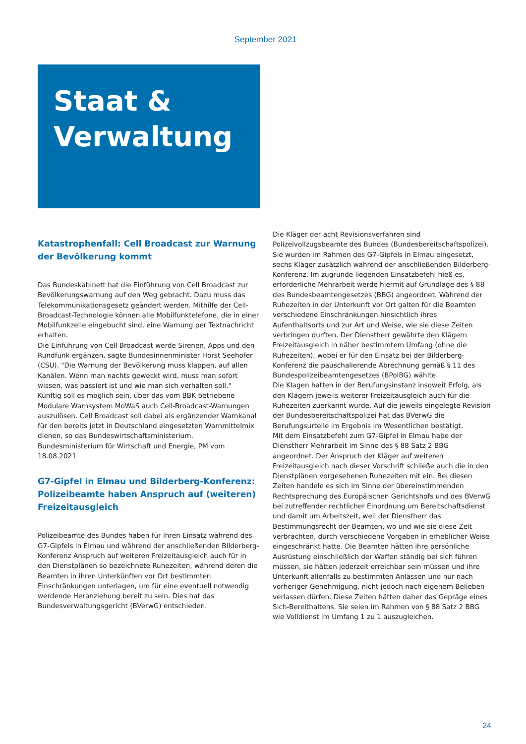September 2021
Staat &
Verwaltung
Katastrophenfall: Cell Broadcast zur Warnung der Bevölkerung kommt
Das Bundeskabinett hat die Einführung von Cell Broadcast zur Bevölkerungswarnung auf den Weg gebracht. Dazu muss das Telekommunikationsgesetz geändert werden. Mithilfe der Cell-Broadcast-Technologie können alle Mobilfunktelefone, die in einer Mobilfunkzelle eingebucht sind, eine Warnung per Textnachricht erhalten.
Die Einführung von Cell Broadcast werde Sirenen, Apps und den Rundfunk ergänzen, sagte Bundesinnenminister Horst Seehofer (CSU). "Die Warnung der Bevölkerung muss klappen, auf allen Kanälen. Wenn man nachts geweckt wird, muss man sofort wissen, was passiert ist und wie man sich verhalten soll."
Künftig soll es möglich sein, über das vom BBK betriebene Modulare Warnsystem MoWaS auch Cell-Broadcast-Warnungen auszulösen. Cell Broadcast soll dabei als ergänzender Warnkanal für den bereits jetzt in Deutschland eingesetzten Warnmittelmix dienen, so das Bundeswirtschaftsministerium.
Bundesministerium für Wirtschaft und Energie, PM vom 18.08.2021
G7-Gipfel in Elmau und Bilderberg-Konferenz: Polizeibeamte haben Anspruch auf (weiteren) Freizeitausgleich
Polizeibeamte des Bundes haben für ihren Einsatz während des G7-Gipfels in Elmau und während der anschließenden Bilderberg-Konferenz Anspruch auf weiteren Freizeitausgleich auch für in den Dienstplänen so bezeichnete Ruhezeiten, während deren die Beamten in ihren Unterkünften vor Ort bestimmten Einschränkungen unterlagen, um für eine eventuell notwendig werdende Heranziehung bereit zu sein. Dies hat das Bundesverwaltungsgericht (BVerwG) entschieden.
Die Kläger der acht Revisionsverfahren sind Polizeivollzugsbeamte des Bundes (Bundesbereitschaftspolizei). Sie wurden im Rahmen des G7-Gipfels in Elmau eingesetzt, sechs Kläger zusätzlich während der anschließenden Bilderberg-Konferenz. Im zugrunde liegenden Einsatzbefehl hieß es, erforderliche Mehrarbeit werde hiermit auf Grundlage des § 88 des Bundesbeamtengesetzes (BBG) angeordnet. Während der Ruhezeiten in der Unterkunft vor Ort galten für die Beamten verschiedene Einschränkungen hinsichtlich ihres Aufenthaltsorts und zur Art und Weise, wie sie diese Zeiten verbringen durften. Der Dienstherr gewährte den Klägern Freizeitausgleich in näher bestimmtem Umfang (ohne die Ruhezeiten), wobei er für den Einsatz bei der Bilderberg-Konferenz die pauschalierende Abrechnung gemäß § 11 des Bundespolizeibeamtengesetzes (BPolBG) wählte.
Die Klagen hatten in der Berufungsinstanz insoweit Erfolg, als den Klägern jeweils weiterer Freizeitausgleich auch für die Ruhezeiten zuerkannt wurde. Auf die jeweils eingelegte Revision der Bundesbereitschaftspolizei hat das BVerwG die Berufungsurteile im Ergebnis im Wesentlichen bestätigt.
Mit dem Einsatzbefehl zum G7-Gipfel in Elmau habe der Dienstherr Mehrarbeit im Sinne des § 88 Satz 2 BBG angeordnet. Der Anspruch der Kläger auf weiteren Freizeitausgleich nach dieser Vorschrift schließe auch die in den Dienstplänen vorgesehenen Ruhezeiten mit ein. Bei diesen Zeiten handele es sich im Sinne der übereinstimmenden Rechtsprechung des Europäischen Gerichtshofs und des BVerwG bei zutreffender rechtlicher Einordnung um Bereitschaftsdienst und damit um Arbeitszeit, weil der Dienstherr das Bestimmungsrecht der Beamten, wo und wie sie diese Zeit verbrachten, durch verschiedene Vorgaben in erheblicher Weise eingeschränkt hatte. Die Beamten hätten ihre persönliche Ausrüstung einschließlich der Waffen ständig bei sich führen müssen, sie hätten jederzeit erreichbar sein müssen und ihre Unterkunft allenfalls zu bestimmten Anlässen und nur nach vorheriger Genehmigung, nicht jedoch nach eigenem Belieben verlassen dürfen. Diese Zeiten hätten daher das Gepräge eines Sich-Bereithaltens. Sie seien im Rahmen von § 88 Satz 2 BBG wie Volldienst im Umfang 1 zu 1 auszugleichen.
24